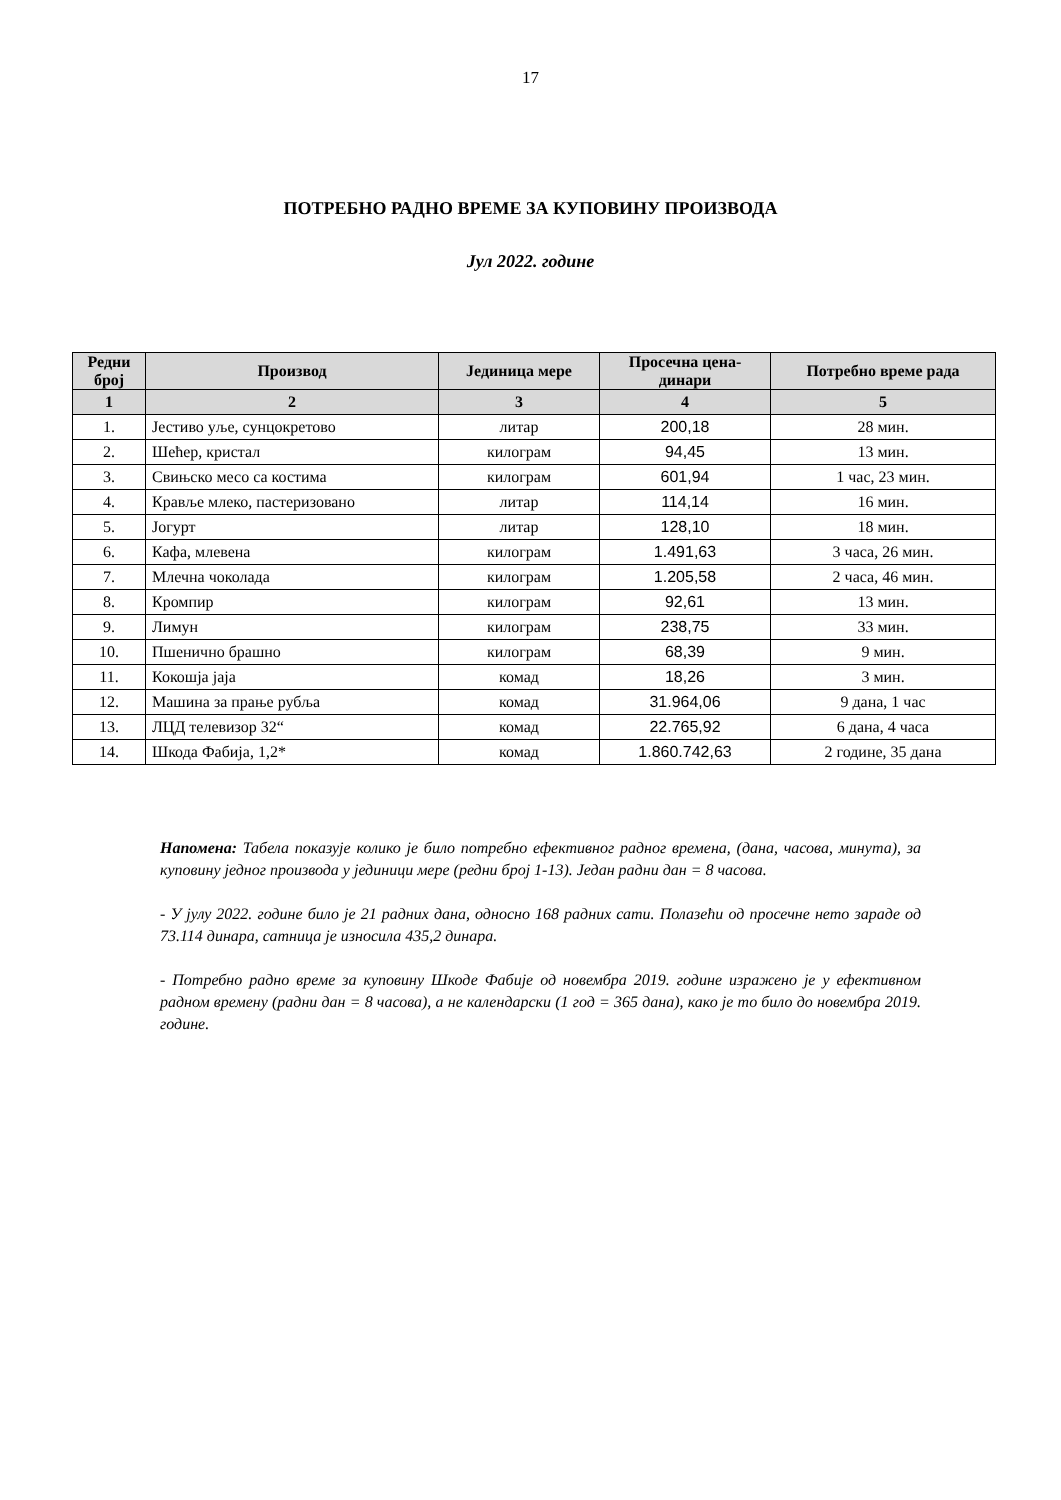17
ПОТРЕБНО РАДНО ВРЕМЕ ЗА КУПОВИНУ ПРОИЗВОДА
Јул 2022. године
| Редни број | Производ | Јединица мере | Просечна цена-динари | Потребно време рада |
| --- | --- | --- | --- | --- |
| 1 | 2 | 3 | 4 | 5 |
| 1. | Јестиво уље, сунцокретово | литар | 200,18 | 28 мин. |
| 2. | Шећер, кристал | килограм | 94,45 | 13 мин. |
| 3. | Свињско месо са костима | килограм | 601,94 | 1 час, 23 мин. |
| 4. | Кравље млеко, пастеризовано | литар | 114,14 | 16 мин. |
| 5. | Јогурт | литар | 128,10 | 18 мин. |
| 6. | Кафа, млевена | килограм | 1.491,63 | 3 часа, 26 мин. |
| 7. | Млечна чоколада | килограм | 1.205,58 | 2 часа, 46 мин. |
| 8. | Кромпир | килограм | 92,61 | 13 мин. |
| 9. | Лимун | килограм | 238,75 | 33 мин. |
| 10. | Пшенично брашно | килограм | 68,39 | 9 мин. |
| 11. | Кокошја јаја | комад | 18,26 | 3 мин. |
| 12. | Машина за прање рубља | комад | 31.964,06 | 9 дана, 1 час |
| 13. | ЛЦД телевизор 32“ | комад | 22.765,92 | 6 дана, 4 часа |
| 14. | Шкода Фабија, 1,2* | комад | 1.860.742,63 | 2 године, 35 дана |
Напомена: Табела показује колико је било потребно ефективног радног времена, (дана, часова, минута), за куповину једног производа у јединици мере (редни број 1-13). Један радни дан = 8 часова.
- У јулу 2022. године било је 21 радних дана, односно 168 радних сати. Полазећи од просечне нето зараде од 73.114 динара, сатница је износила 435,2 динара.
- Потребно радно време за куповину Шкоде Фабије од новембра 2019. године изражено је у ефективном радном времену (радни дан = 8 часова), а не календарски (1 год = 365 дана), како је то било до новембра 2019. године.